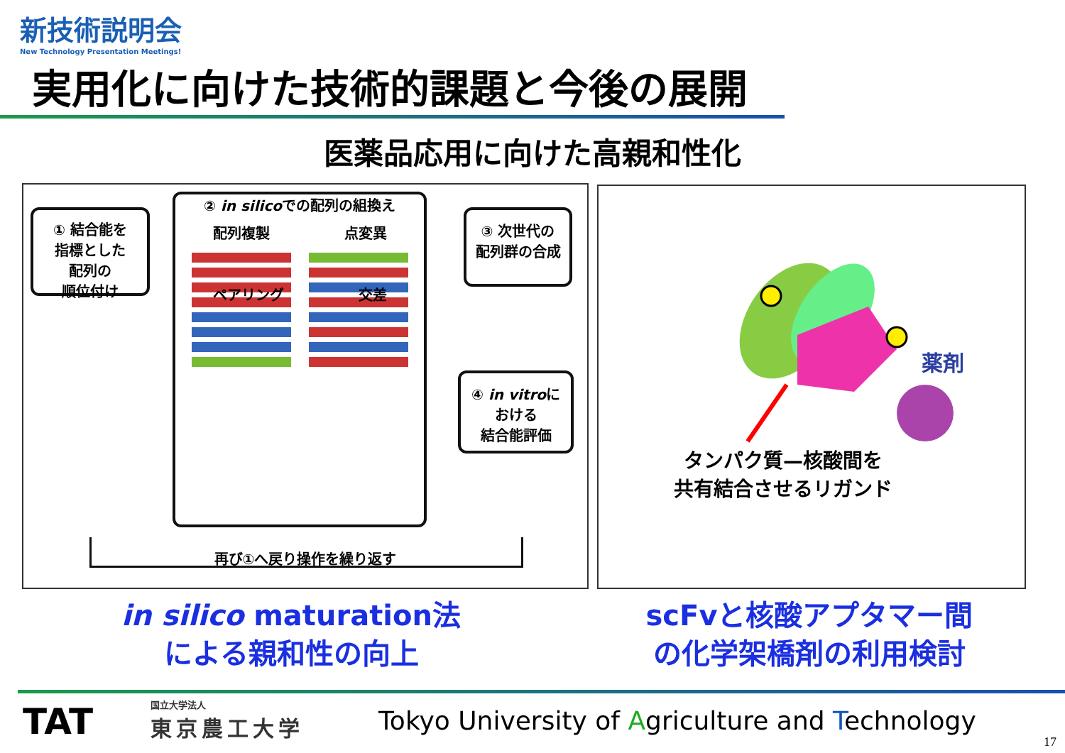新技術説明会
New Technology Presentation Meetings!
実用化に向けた技術的課題と今後の展開
医薬品応用に向けた高親和性化
① 結合能を
指標とした
配列の
順位付け
② in silicoでの配列の組換え
配列複製 点変異
ペアリング 交差
③ 次世代の
配列群の合成
④ in vitroに
おける
結合能評価
再び①へ戻り操作を繰り返す
薬剤
タンパク質—核酸間を
共有結合させるリガンド
in silico maturation法
による親和性の向上
scFvと核酸アプタマー間
の化学架橋剤の利用検討
TAT
国立大学法人
東京農工大学
Tokyo University of Agriculture and Technology
17